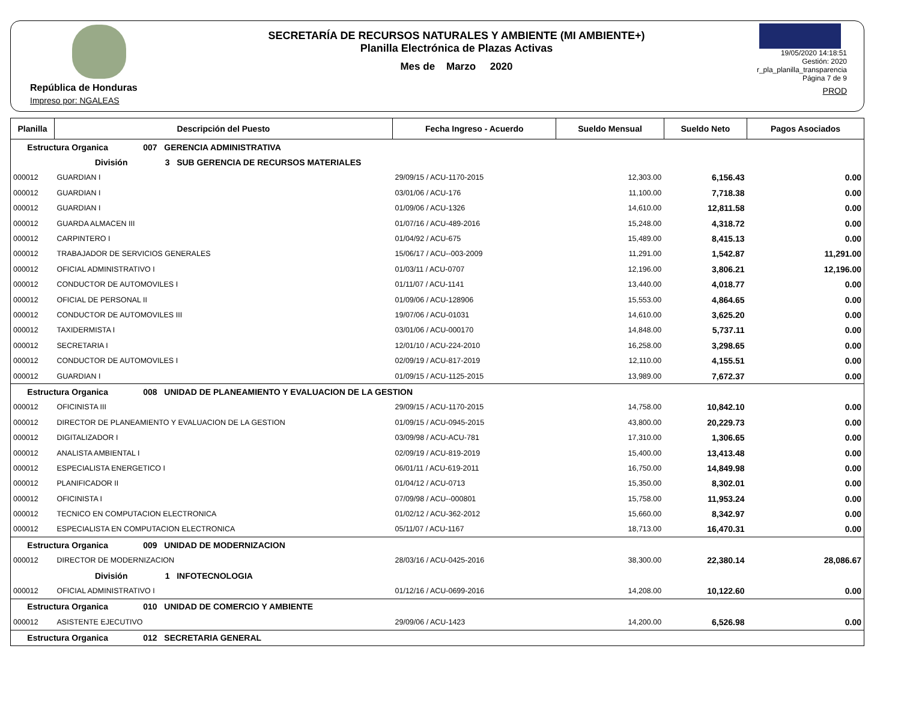República de Honduras
Impreso por: NGALEAS
SECRETARÍA DE RECURSOS NATURALES Y AMBIENTE (MI AMBIENTE+)
Planilla Electrónica de Plazas Activas
Mes de Marzo 2020
19/05/2020 14:18:51
Gestión: 2020
r_pla_planilla_transparencia
Página 7 de 9
PROD
| Planilla | Descripción del Puesto | Fecha Ingreso - Acuerdo | Sueldo Mensual | Sueldo Neto | Pagos Asociados |
| --- | --- | --- | --- | --- | --- |
| Estructura Organica 007 GERENCIA ADMINISTRATIVA | | | | | |
| División 3 SUB GERENCIA DE RECURSOS MATERIALES | | | | | |
| 000012 | GUARDIAN I | 29/09/15 / ACU-1170-2015 | 12,303.00 | 6,156.43 | 0.00 |
| 000012 | GUARDIAN I | 03/01/06 / ACU-176 | 11,100.00 | 7,718.38 | 0.00 |
| 000012 | GUARDIAN I | 01/09/06 / ACU-1326 | 14,610.00 | 12,811.58 | 0.00 |
| 000012 | GUARDA ALMACEN III | 01/07/16 / ACU-489-2016 | 15,248.00 | 4,318.72 | 0.00 |
| 000012 | CARPINTERO I | 01/04/92 / ACU-675 | 15,489.00 | 8,415.13 | 0.00 |
| 000012 | TRABAJADOR DE SERVICIOS GENERALES | 15/06/17 / ACU--003-2009 | 11,291.00 | 1,542.87 | 11,291.00 |
| 000012 | OFICIAL ADMINISTRATIVO I | 01/03/11 / ACU-0707 | 12,196.00 | 3,806.21 | 12,196.00 |
| 000012 | CONDUCTOR DE AUTOMOVILES I | 01/11/07 / ACU-1141 | 13,440.00 | 4,018.77 | 0.00 |
| 000012 | OFICIAL DE PERSONAL II | 01/09/06 / ACU-128906 | 15,553.00 | 4,864.65 | 0.00 |
| 000012 | CONDUCTOR DE AUTOMOVILES III | 19/07/06 / ACU-01031 | 14,610.00 | 3,625.20 | 0.00 |
| 000012 | TAXIDERMISTA I | 03/01/06 / ACU-000170 | 14,848.00 | 5,737.11 | 0.00 |
| 000012 | SECRETARIA I | 12/01/10 / ACU-224-2010 | 16,258.00 | 3,298.65 | 0.00 |
| 000012 | CONDUCTOR DE AUTOMOVILES I | 02/09/19 / ACU-817-2019 | 12,110.00 | 4,155.51 | 0.00 |
| 000012 | GUARDIAN I | 01/09/15 / ACU-1125-2015 | 13,989.00 | 7,672.37 | 0.00 |
| Estructura Organica 008 UNIDAD DE PLANEAMIENTO Y EVALUACION DE LA GESTION | | | | | |
| 000012 | OFICINISTA III | 29/09/15 / ACU-1170-2015 | 14,758.00 | 10,842.10 | 0.00 |
| 000012 | DIRECTOR DE PLANEAMIENTO Y EVALUACION DE LA GESTION | 01/09/15 / ACU-0945-2015 | 43,800.00 | 20,229.73 | 0.00 |
| 000012 | DIGITALIZADOR I | 03/09/98 / ACU-ACU-781 | 17,310.00 | 1,306.65 | 0.00 |
| 000012 | ANALISTA AMBIENTAL I | 02/09/19 / ACU-819-2019 | 15,400.00 | 13,413.48 | 0.00 |
| 000012 | ESPECIALISTA ENERGETICO I | 06/01/11 / ACU-619-2011 | 16,750.00 | 14,849.98 | 0.00 |
| 000012 | PLANIFICADOR II | 01/04/12 / ACU-0713 | 15,350.00 | 8,302.01 | 0.00 |
| 000012 | OFICINISTA I | 07/09/98 / ACU--000801 | 15,758.00 | 11,953.24 | 0.00 |
| 000012 | TECNICO EN COMPUTACION ELECTRONICA | 01/02/12 / ACU-362-2012 | 15,660.00 | 8,342.97 | 0.00 |
| 000012 | ESPECIALISTA EN COMPUTACION ELECTRONICA | 05/11/07 / ACU-1167 | 18,713.00 | 16,470.31 | 0.00 |
| Estructura Organica 009 UNIDAD DE MODERNIZACION | | | | | |
| 000012 | DIRECTOR DE MODERNIZACION | 28/03/16 / ACU-0425-2016 | 38,300.00 | 22,380.14 | 28,086.67 |
| División 1 INFOTECNOLOGIA | | | | | |
| 000012 | OFICIAL ADMINISTRATIVO I | 01/12/16 / ACU-0699-2016 | 14,208.00 | 10,122.60 | 0.00 |
| Estructura Organica 010 UNIDAD DE COMERCIO Y AMBIENTE | | | | | |
| 000012 | ASISTENTE EJECUTIVO | 29/09/06 / ACU-1423 | 14,200.00 | 6,526.98 | 0.00 |
| Estructura Organica 012 SECRETARIA GENERAL | | | | | |